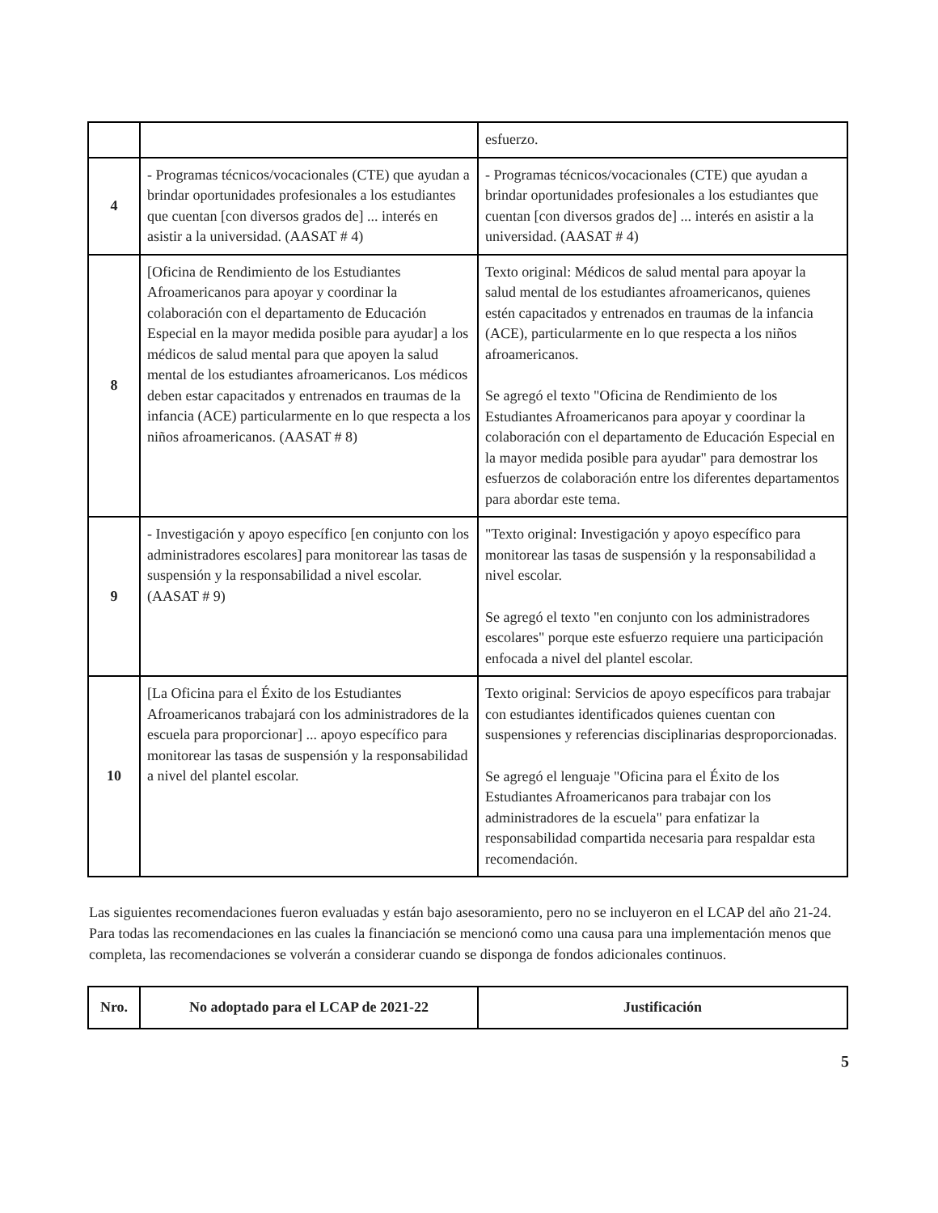| | | esfuerzo. |
| 4 | - Programas técnicos/vocacionales (CTE) que ayudan a brindar oportunidades profesionales a los estudiantes que cuentan [con diversos grados de] ... interés en asistir a la universidad. (AASAT # 4) | - Programas técnicos/vocacionales (CTE) que ayudan a brindar oportunidades profesionales a los estudiantes que cuentan [con diversos grados de] ... interés en asistir a la universidad. (AASAT # 4) |
| 8 | [Oficina de Rendimiento de los Estudiantes Afroamericanos para apoyar y coordinar la colaboración con el departamento de Educación Especial en la mayor medida posible para ayudar] a los médicos de salud mental para que apoyen la salud mental de los estudiantes afroamericanos. Los médicos deben estar capacitados y entrenados en traumas de la infancia (ACE) particularmente en lo que respecta a los niños afroamericanos. (AASAT # 8) | Texto original: Médicos de salud mental para apoyar la salud mental de los estudiantes afroamericanos, quienes estén capacitados y entrenados en traumas de la infancia (ACE), particularmente en lo que respecta a los niños afroamericanos. Se agregó el texto "Oficina de Rendimiento de los Estudiantes Afroamericanos para apoyar y coordinar la colaboración con el departamento de Educación Especial en la mayor medida posible para ayudar" para demostrar los esfuerzos de colaboración entre los diferentes departamentos para abordar este tema. |
| 9 | - Investigación y apoyo específico [en conjunto con los administradores escolares] para monitorear las tasas de suspensión y la responsabilidad a nivel escolar. (AASAT # 9) | "Texto original: Investigación y apoyo específico para monitorear las tasas de suspensión y la responsabilidad a nivel escolar. Se agregó el texto "en conjunto con los administradores escolares" porque este esfuerzo requiere una participación enfocada a nivel del plantel escolar. |
| 10 | [La Oficina para el Éxito de los Estudiantes Afroamericanos trabajará con los administradores de la escuela para proporcionar] ... apoyo específico para monitorear las tasas de suspensión y la responsabilidad a nivel del plantel escolar. | Texto original: Servicios de apoyo específicos para trabajar con estudiantes identificados quienes cuentan con suspensiones y referencias disciplinarias desproporcionadas. Se agregó el lenguaje "Oficina para el Éxito de los Estudiantes Afroamericanos para trabajar con los administradores de la escuela" para enfatizar la responsabilidad compartida necesaria para respaldar esta recomendación. |
Las siguientes recomendaciones fueron evaluadas y están bajo asesoramiento, pero no se incluyeron en el LCAP del año 21-24. Para todas las recomendaciones en las cuales la financiación se mencionó como una causa para una implementación menos que completa, las recomendaciones se volverán a considerar cuando se disponga de fondos adicionales continuos.
| Nro. | No adoptado para el LCAP de 2021-22 | Justificación |
| --- | --- | --- |
5